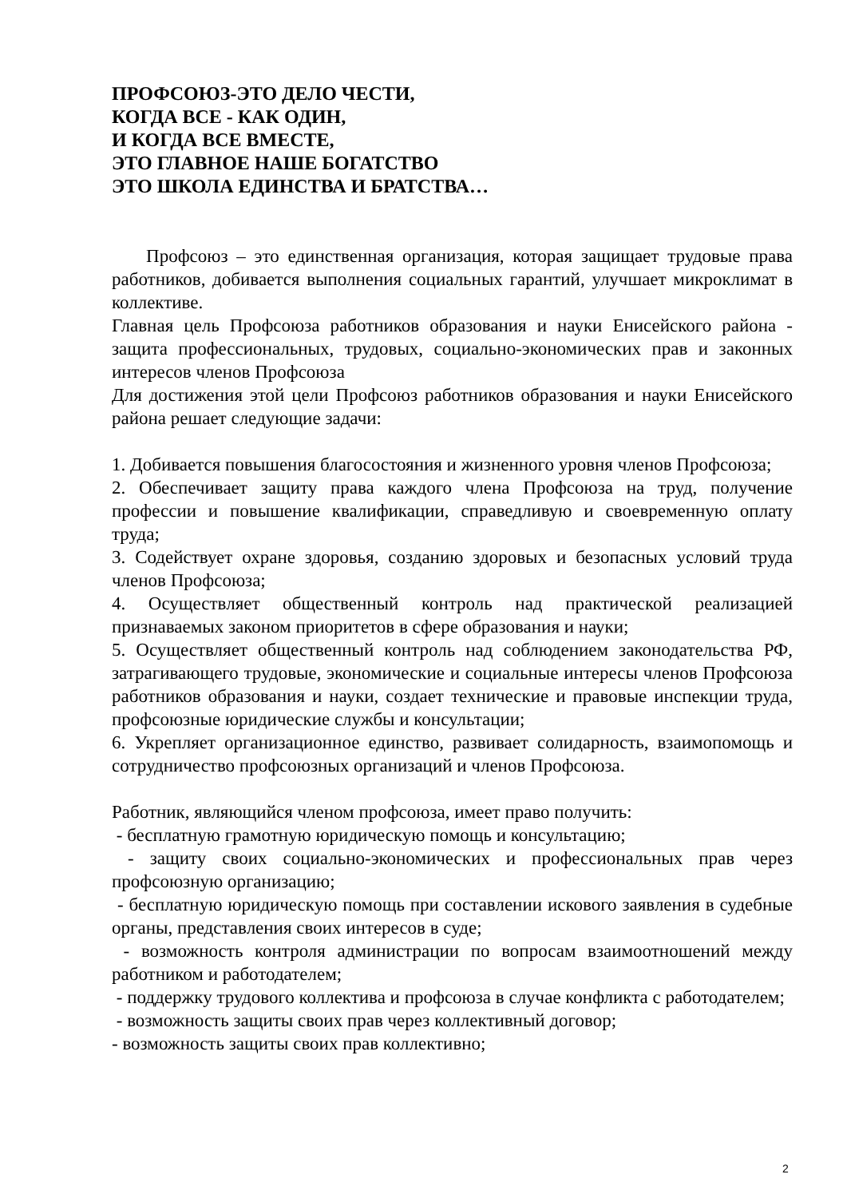ПРОФСОЮЗ-ЭТО ДЕЛО ЧЕСТИ,
КОГДА ВСЕ - КАК ОДИН,
И КОГДА ВСЕ ВМЕСТЕ,
ЭТО ГЛАВНОЕ НАШЕ БОГАТСТВО
ЭТО ШКОЛА ЕДИНСТВА И БРАТСТВА…
Профсоюз – это единственная организация, которая защищает трудовые права работников, добивается выполнения социальных гарантий, улучшает микроклимат в коллективе.
Главная цель Профсоюза работников образования и науки Енисейского района - защита профессиональных, трудовых, социально-экономических прав и законных интересов членов Профсоюза
Для достижения этой цели Профсоюз работников образования и науки Енисейского района решает следующие задачи:
1. Добивается повышения благосостояния и жизненного уровня членов Профсоюза;
2. Обеспечивает защиту права каждого члена Профсоюза на труд, получение профессии и повышение квалификации, справедливую и своевременную оплату труда;
3. Содействует охране здоровья, созданию здоровых и безопасных условий труда членов Профсоюза;
4. Осуществляет общественный контроль над практической реализацией признаваемых законом приоритетов в сфере образования и науки;
5. Осуществляет общественный контроль над соблюдением законодательства РФ, затрагивающего трудовые, экономические и социальные интересы членов Профсоюза работников образования и науки, создает технические и правовые инспекции труда, профсоюзные юридические службы и консультации;
6. Укрепляет организационное единство, развивает солидарность, взаимопомощь и сотрудничество профсоюзных организаций и членов Профсоюза.
Работник, являющийся членом профсоюза, имеет право получить:
- бесплатную грамотную юридическую помощь и консультацию;
- защиту своих социально-экономических и профессиональных прав через профсоюзную организацию;
- бесплатную юридическую помощь при составлении искового заявления в судебные органы, представления своих интересов в суде;
- возможность контроля администрации по вопросам взаимоотношений между работником и работодателем;
- поддержку трудового коллектива и профсоюза в случае конфликта с работодателем;
- возможность защиты своих прав через коллективный договор;
- возможность защиты своих прав коллективно;
2